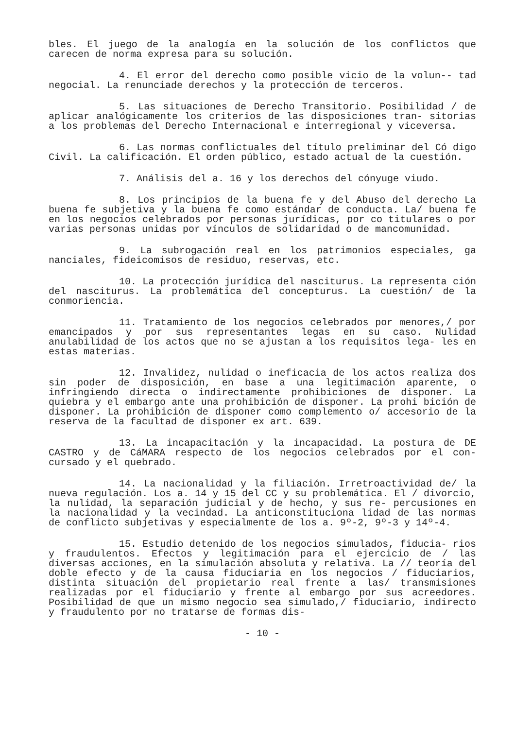bles. El juego de la analogía en la solución de los conflictos que carecen de norma expresa para su solución.
4. El error del derecho como posible vicio de la volun-- tad negocial. La renunciade derechos y la protección de terceros.
5. Las situaciones de Derecho Transitorio. Posibilidad / de aplicar analógicamente los criterios de las disposiciones tran- sitorias a los problemas del Derecho Internacional e interregional y viceversa.
6. Las normas conflictuales del título preliminar del Có digo Civil. La calificación. El orden público, estado actual de la cuestión.
7. Análisis del a. 16 y los derechos del cónyuge viudo.
8. Los principios de la buena fe y del Abuso del derecho La buena fe subjetiva y la buena fe como estándar de conducta. La/ buena fe en los negocios celebrados por personas jurídicas, por co titulares o por varias personas unidas por vínculos de solidaridad o de mancomunidad.
9. La subrogación real en los patrimonios especiales, ga nanciales, fideicomisos de residuo, reservas, etc.
10. La protección jurídica del nasciturus. La representa ción del nasciturus. La problemática del concepturus. La cuestión/ de la conmoriencia.
11. Tratamiento de los negocios celebrados por menores,/ por emancipados y por sus representantes legas en su caso. Nulidad anulabilidad de los actos que no se ajustan a los requisitos lega- les en estas materias.
12. Invalidez, nulidad o ineficacia de los actos realiza dos sin poder de disposición, en base a una legitimación aparente, o infringiendo directa o indirectamente prohibiciones de disponer. La quiebra y el embargo ante una prohibición de disponer. La prohi bición de disponer. La prohibición de disponer como complemento o/ accesorio de la reserva de la facultad de disponer ex art. 639.
13. La incapacitación y la incapacidad. La postura de DE CASTRO y de CáMARA respecto de los negocios celebrados por el con- cursado y el quebrado.
14. La nacionalidad y la filiación. Irretroactividad de/ la nueva regulación. Los a. 14 y 15 del CC y su problemática. El / divorcio, la nulidad, la separación judicial y de hecho, y sus re- percusiones en la nacionalidad y la vecindad. La anticonstituciona lidad de las normas de conflicto subjetivas y especialmente de los a. 9º-2, 9º-3 y 14º-4.
15. Estudio detenido de los negocios simulados, fiducia- rios y fraudulentos. Efectos y legitimación para el ejercicio de / las diversas acciones, en la simulación absoluta y relativa. La // teoría del doble efecto y de la causa fiduciaria en los negocios / fiduciarios, distinta situación del propietario real frente a las/ transmisiones realizadas por el fiduciario y frente al embargo por sus acreedores. Posibilidad de que un mismo negocio sea simulado,/ fiduciario, indirecto y fraudulento por no tratarse de formas dis-
- 10 -